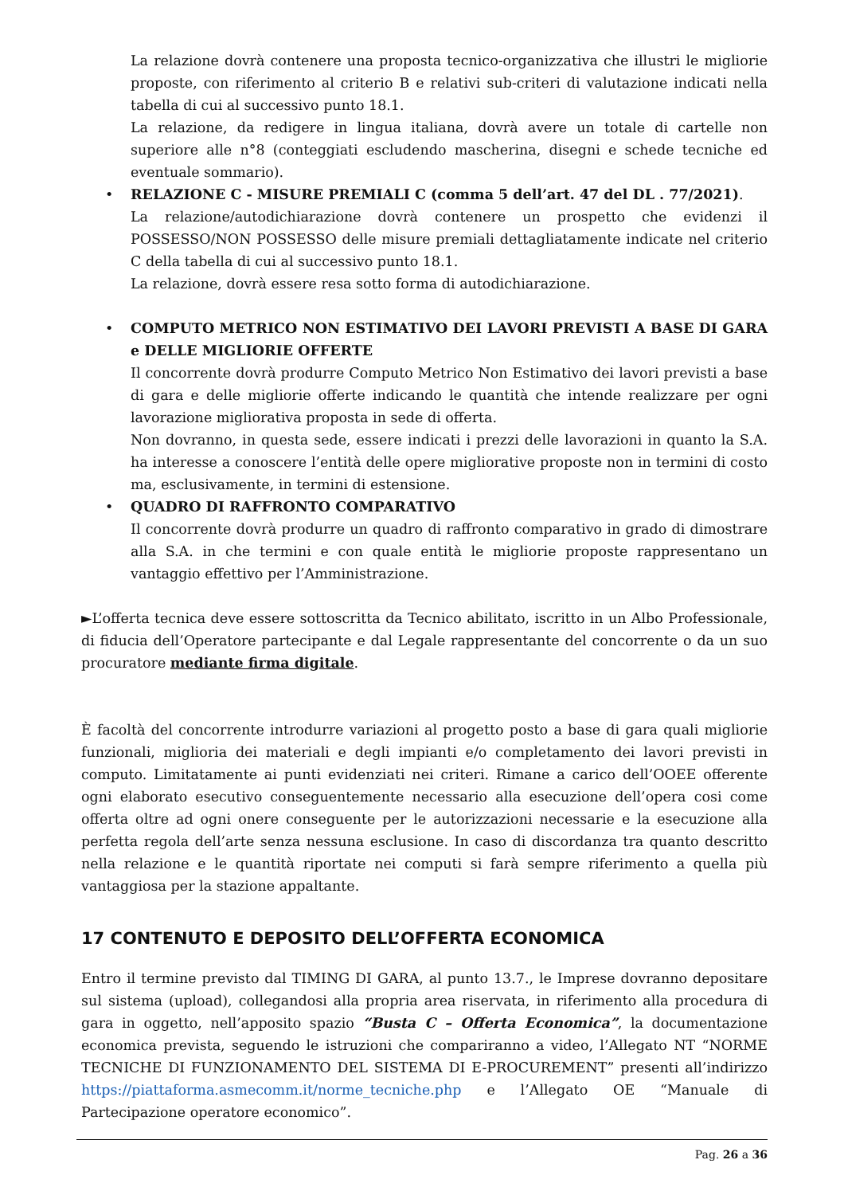La relazione dovrà contenere una proposta tecnico-organizzativa che illustri le migliorie proposte, con riferimento al criterio B e relativi sub-criteri di valutazione indicati nella tabella di cui al successivo punto 18.1.
La relazione, da redigere in lingua italiana, dovrà avere un totale di cartelle non superiore alle n°8 (conteggiati escludendo mascherina, disegni e schede tecniche ed eventuale sommario).
•
RELAZIONE C - MISURE PREMIALI C (comma 5 dell’art. 47 del DL . 77/2021).
La relazione/autodichiarazione dovrà contenere un prospetto che evidenzi il POSSESSO/NON POSSESSO delle misure premiali dettagliatamente indicate nel criterio C della tabella di cui al successivo punto 18.1.
La relazione, dovrà essere resa sotto forma di autodichiarazione.
•
COMPUTO METRICO NON ESTIMATIVO DEI LAVORI PREVISTI A BASE DI GARA e DELLE MIGLIORIE OFFERTE
Il concorrente dovrà produrre Computo Metrico Non Estimativo dei lavori previsti a base di gara e delle migliorie offerte indicando le quantità che intende realizzare per ogni lavorazione migliorativa proposta in sede di offerta.
Non dovranno, in questa sede, essere indicati i prezzi delle lavorazioni in quanto la S.A. ha interesse a conoscere l’entità delle opere migliorative proposte non in termini di costo ma, esclusivamente, in termini di estensione.
•
QUADRO DI RAFFRONTO COMPARATIVO
Il concorrente dovrà produrre un quadro di raffronto comparativo in grado di dimostrare alla S.A. in che termini e con quale entità le migliorie proposte rappresentano un vantaggio effettivo per l’Amministrazione.
►L’offerta tecnica deve essere sottoscritta da Tecnico abilitato, iscritto in un Albo Professionale, di fiducia dell’Operatore partecipante e dal Legale rappresentante del concorrente o da un suo procuratore mediante firma digitale.
È facoltà del concorrente introdurre variazioni al progetto posto a base di gara quali migliorie funzionali, miglioria dei materiali e degli impianti e/o completamento dei lavori previsti in computo. Limitatamente ai punti evidenziati nei criteri. Rimane a carico dell’OOEE offerente ogni elaborato esecutivo conseguentemente necessario alla esecuzione dell’opera cosi come offerta oltre ad ogni onere conseguente per le autorizzazioni necessarie e la esecuzione alla perfetta regola dell’arte senza nessuna esclusione. In caso di discordanza tra quanto descritto nella relazione e le quantità riportate nei computi si farà sempre riferimento a quella più vantaggiosa per la stazione appaltante.
17 CONTENUTO E DEPOSITO DELL’OFFERTA ECONOMICA
Entro il termine previsto dal TIMING DI GARA, al punto 13.7., le Imprese dovranno depositare sul sistema (upload), collegandosi alla propria area riservata, in riferimento alla procedura di gara in oggetto, nell’apposito spazio “Busta C – Offerta Economica”, la documentazione economica prevista, seguendo le istruzioni che compariranno a video, l’Allegato NT “NORME TECNICHE DI FUNZIONAMENTO DEL SISTEMA DI E-PROCUREMENT” presenti all’indirizzo https://piattaforma.asmecomm.it/norme_tecniche.php e l’Allegato OE “Manuale di Partecipazione operatore economico”.
Pag. 26 a 36